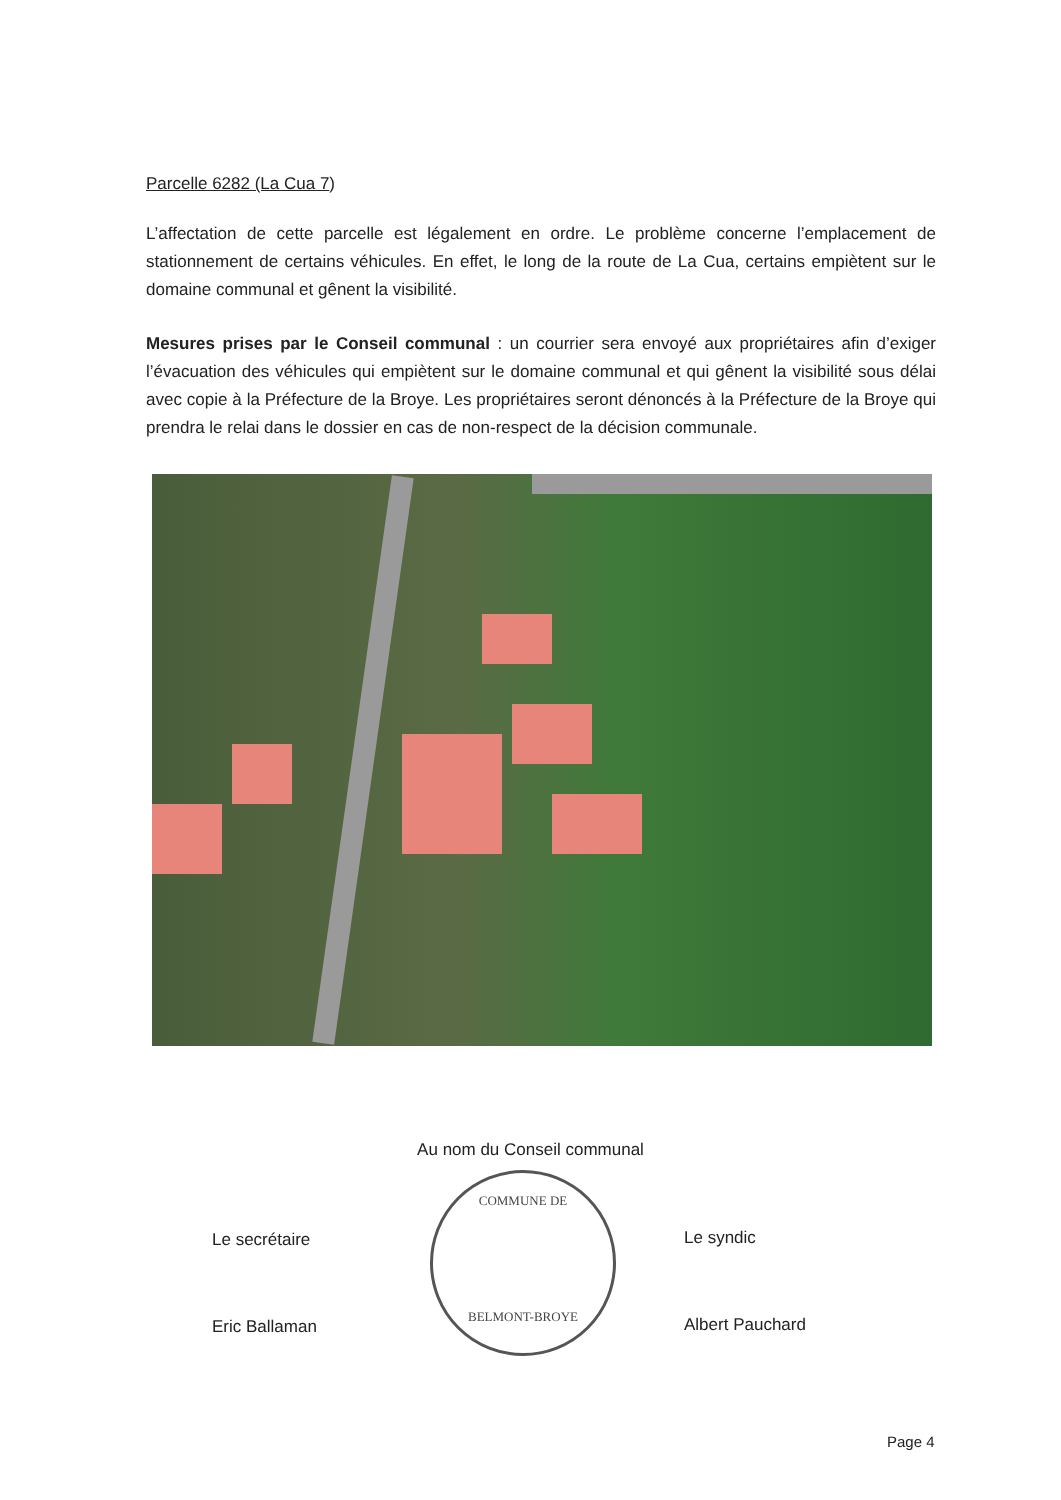Parcelle 6282 (La Cua 7)
L’affectation de cette parcelle est légalement en ordre. Le problème concerne l’emplacement de stationnement de certains véhicules. En effet, le long de la route de La Cua, certains empiètent sur le domaine communal et gênent la visibilité.
Mesures prises par le Conseil communal : un courrier sera envoyé aux propriétaires afin d’exiger l’évacuation des véhicules qui empiètent sur le domaine communal et qui gênent la visibilité sous délai avec copie à la Préfecture de la Broye. Les propriétaires seront dénoncés à la Préfecture de la Broye qui prendra le relai dans le dossier en cas de non-respect de la décision communale.
Au nom du Conseil communal
COMMUNE DE
BELMONT-BROYE
Le secrétaire
Eric Ballaman
Le syndic
Albert Pauchard
Page 4